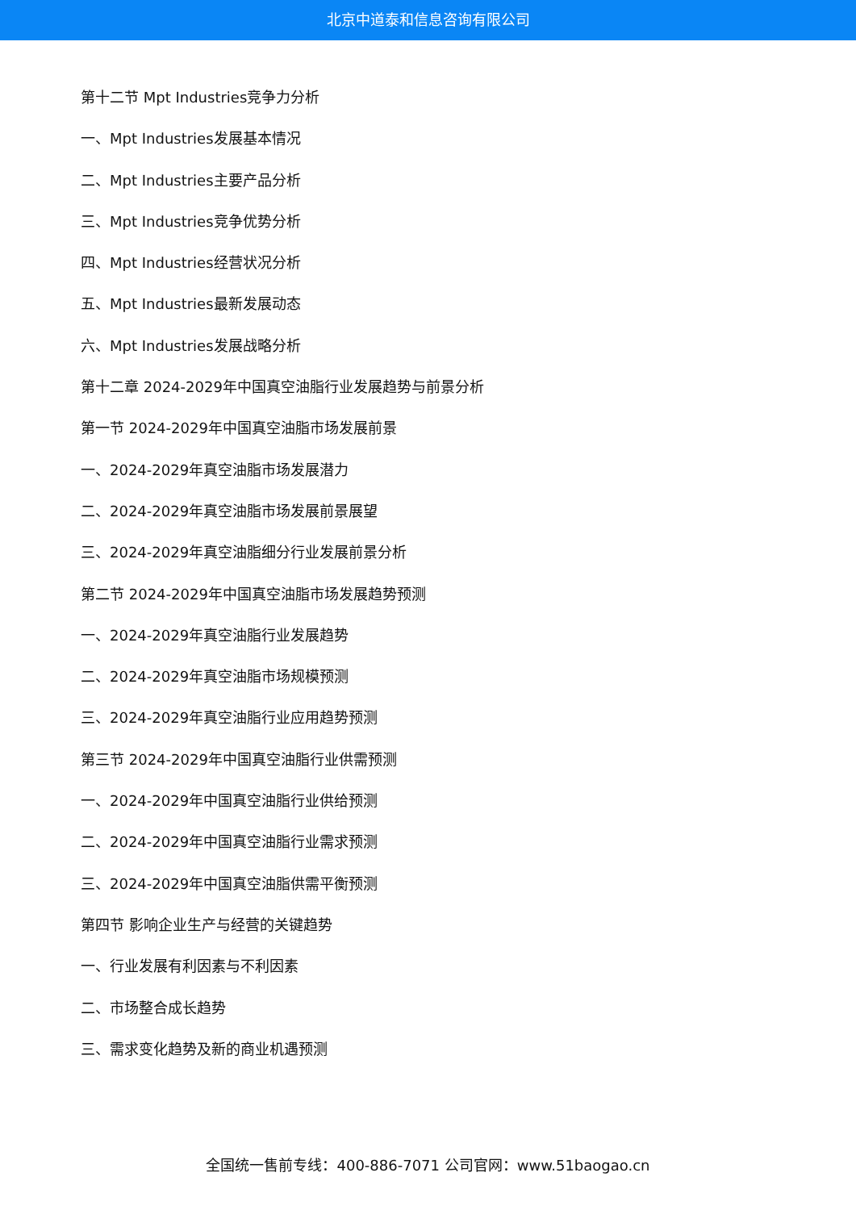北京中道泰和信息咨询有限公司
第十二节 Mpt Industries竞争力分析
一、Mpt Industries发展基本情况
二、Mpt Industries主要产品分析
三、Mpt Industries竞争优势分析
四、Mpt Industries经营状况分析
五、Mpt Industries最新发展动态
六、Mpt Industries发展战略分析
第十二章 2024-2029年中国真空油脂行业发展趋势与前景分析
第一节 2024-2029年中国真空油脂市场发展前景
一、2024-2029年真空油脂市场发展潜力
二、2024-2029年真空油脂市场发展前景展望
三、2024-2029年真空油脂细分行业发展前景分析
第二节 2024-2029年中国真空油脂市场发展趋势预测
一、2024-2029年真空油脂行业发展趋势
二、2024-2029年真空油脂市场规模预测
三、2024-2029年真空油脂行业应用趋势预测
第三节 2024-2029年中国真空油脂行业供需预测
一、2024-2029年中国真空油脂行业供给预测
二、2024-2029年中国真空油脂行业需求预测
三、2024-2029年中国真空油脂供需平衡预测
第四节 影响企业生产与经营的关键趋势
一、行业发展有利因素与不利因素
二、市场整合成长趋势
三、需求变化趋势及新的商业机遇预测
全国统一售前专线：400-886-7071 公司官网：www.51baogao.cn